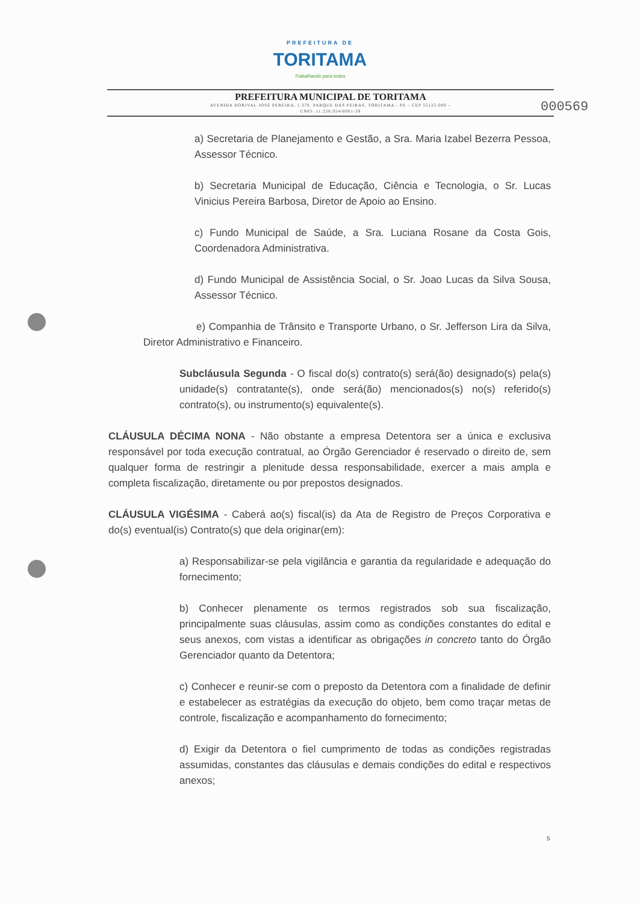PREFEITURA DE
TORITAMA
Trabalhando para todos
PREFEITURA MUNICIPAL DE TORITAMA
AVENIDA DORIVAL JOSÉ PEREIRA, 1.370, PARQUE DAS FEIRAS, TORITAMA - PE – CEP 55125-000 –
CNPJ: 11.256.054/0001-39
000569
a) Secretaria de Planejamento e Gestão, a Sra. Maria Izabel Bezerra Pessoa, Assessor Técnico.
b) Secretaria Municipal de Educação, Ciência e Tecnologia, o Sr. Lucas Vinicius Pereira Barbosa, Diretor de Apoio ao Ensino.
c) Fundo Municipal de Saúde, a Sra. Luciana Rosane da Costa Gois, Coordenadora Administrativa.
d) Fundo Municipal de Assistência Social, o Sr. Joao Lucas da Silva Sousa, Assessor Técnico.
e) Companhia de Trânsito e Transporte Urbano, o Sr. Jefferson Lira da Silva, Diretor Administrativo e Financeiro.
Subcláusula Segunda - O fiscal do(s) contrato(s) será(ão) designado(s) pela(s) unidade(s) contratante(s), onde será(ão) mencionados(s) no(s) referido(s) contrato(s), ou instrumento(s) equivalente(s).
CLÁUSULA DÉCIMA NONA - Não obstante a empresa Detentora ser a única e exclusiva responsável por toda execução contratual, ao Órgão Gerenciador é reservado o direito de, sem qualquer forma de restringir a plenitude dessa responsabilidade, exercer a mais ampla e completa fiscalização, diretamente ou por prepostos designados.
CLÁUSULA VIGÉSIMA - Caberá ao(s) fiscal(is) da Ata de Registro de Preços Corporativa e do(s) eventual(is) Contrato(s) que dela originar(em):
a) Responsabilizar-se pela vigilância e garantia da regularidade e adequação do fornecimento;
b) Conhecer plenamente os termos registrados sob sua fiscalização, principalmente suas cláusulas, assim como as condições constantes do edital e seus anexos, com vistas a identificar as obrigações in concreto tanto do Órgão Gerenciador quanto da Detentora;
c) Conhecer e reunir-se com o preposto da Detentora com a finalidade de definir e estabelecer as estratégias da execução do objeto, bem como traçar metas de controle, fiscalização e acompanhamento do fornecimento;
d) Exigir da Detentora o fiel cumprimento de todas as condições registradas assumidas, constantes das cláusulas e demais condições do edital e respectivos anexos;
5